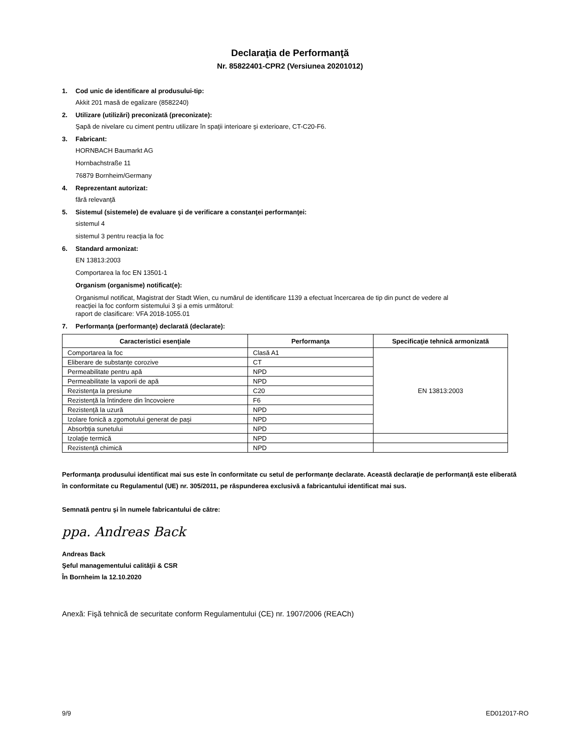Declaraţia de Performanţă
Nr. 85822401-CPR2 (Versiunea 20201012)
1. Cod unic de identificare al produsului-tip:
Akkit 201 masă de egalizare (8582240)
2. Utilizare (utilizări) preconizată (preconizate):
Şapă de nivelare cu ciment pentru utilizare în spaţii interioare şi exterioare, CT-C20-F6.
3. Fabricant:
HORNBACH Baumarkt AG
Hornbachstraße 11
76879 Bornheim/Germany
4. Reprezentant autorizat:
fără relevanţă
5. Sistemul (sistemele) de evaluare şi de verificare a constanţei performanţei:
sistemul 4
sistemul 3 pentru reacţia la foc
6. Standard armonizat:
EN 13813:2003
Comportarea la foc EN 13501-1
Organism (organisme) notificat(e):
Organismul notificat, Magistrat der Stadt Wien, cu numărul de identificare 1139 a efectuat încercarea de tip din punct de vedere al
reacţiei la foc conform sistemului 3 şi a emis următorul:
raport de clasificare: VFA 2018-1055.01
7. Performanţa (performanţe) declarată (declarate):
| Caracteristici esenţiale | Performanţa | Specificaţie tehnică armonizată |
| --- | --- | --- |
| Comportarea la foc | Clasă A1 | EN 13813:2003 |
| Eliberare de substanţe corozive | CT | |
| Permeabilitate pentru apă | NPD | |
| Permeabilitate la vaporii de apă | NPD | |
| Rezistenţa la presiune | C20 | |
| Rezistenţă la întindere din încovoiere | F6 | |
| Rezistenţă la uzură | NPD | |
| Izolare fonică a zgomotului generat de paşi | NPD | |
| Absorbţia sunetului | NPD | |
| Izolaţie termică | NPD | |
| Rezistenţă chimică | NPD | |
Performanţa produsului identificat mai sus este în conformitate cu setul de performanţe declarate. Această declaraţie de performanţă este eliberată în conformitate cu Regulamentul (UE) nr. 305/2011, pe răspunderea exclusivă a fabricantului identificat mai sus.
Semnată pentru şi în numele fabricantului de către:
ppa. Andreas Back
Andreas Back
Şeful managementului calităţii & CSR
În Bornheim la 12.10.2020
Anexă: Fişă tehnică de securitate conform Regulamentului (CE) nr. 1907/2006 (REACh)
9/9 ED012017-RO